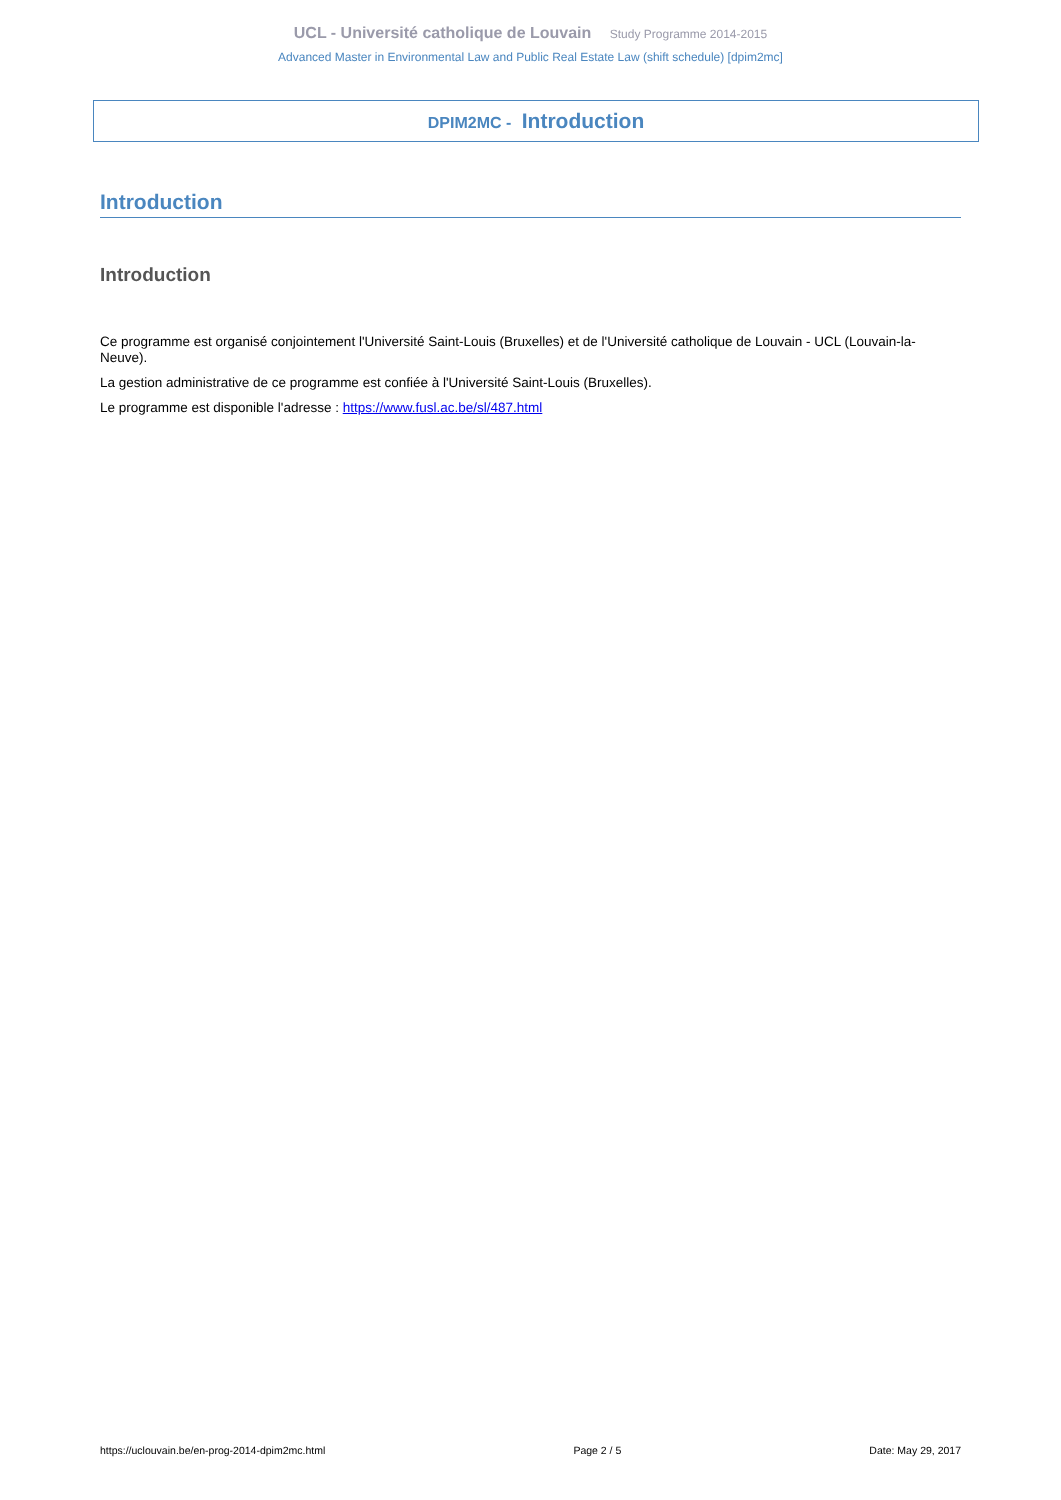UCL - Université catholique de Louvain Study Programme 2014-2015
Advanced Master in Environmental Law and Public Real Estate Law (shift schedule) [dpim2mc]
DPIM2MC - Introduction
Introduction
Introduction
Ce programme est organisé conjointement l'Université Saint-Louis (Bruxelles) et de l'Université catholique de Louvain - UCL (Louvain-la-Neuve).
La gestion administrative de ce programme est confiée à l'Université Saint-Louis (Bruxelles).
Le programme est disponible l'adresse : https://www.fusl.ac.be/sl/487.html
https://uclouvain.be/en-prog-2014-dpim2mc.html Page 2 / 5 Date: May 29, 2017